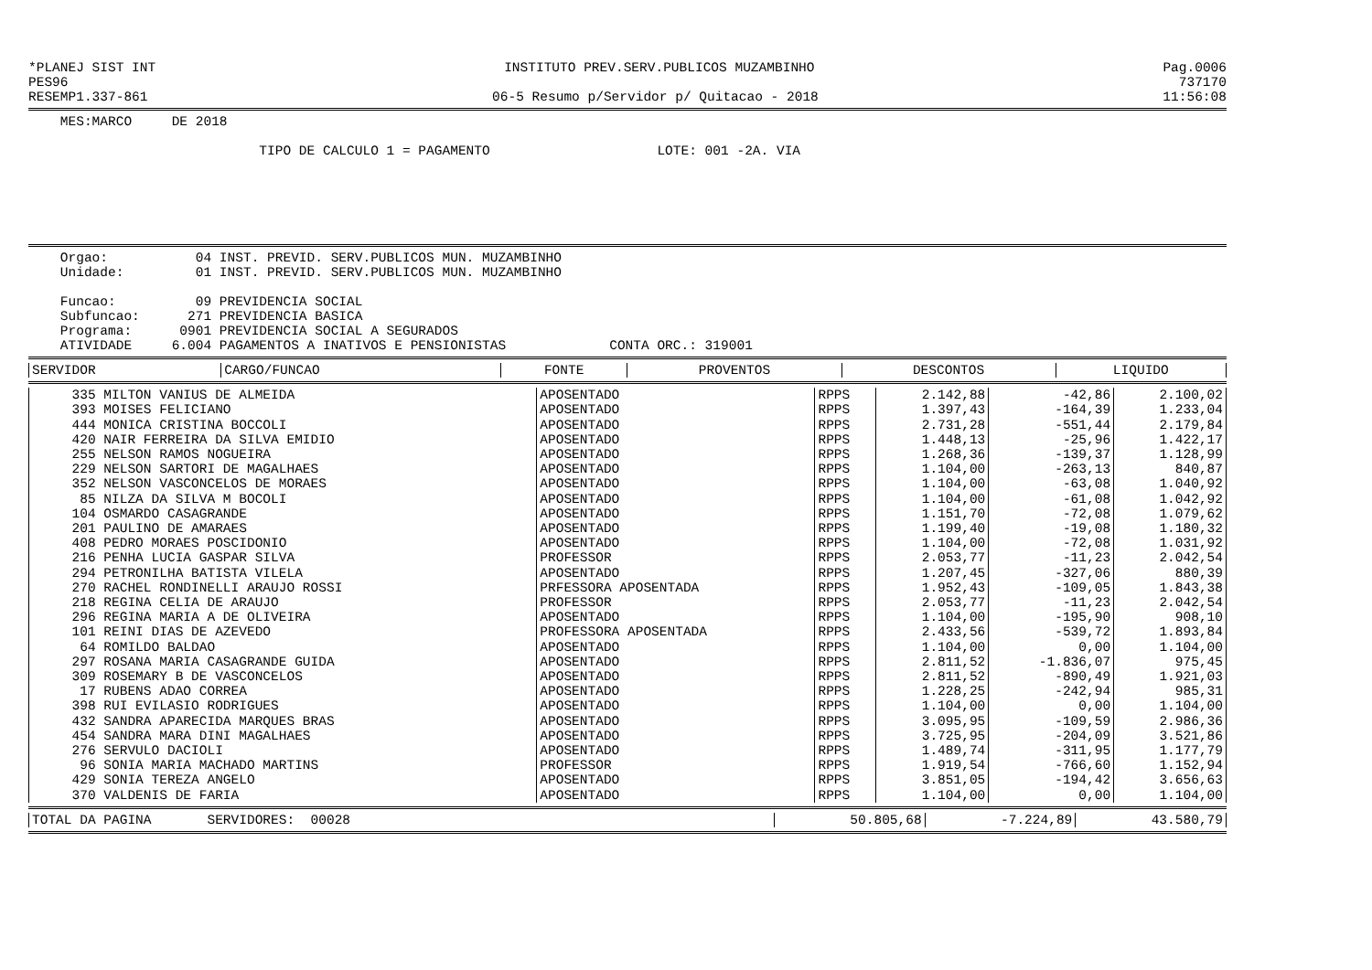*PLANEJ SIST INT INSTITUTO PREV.SERV.PUBLICOS MUZAMBINHO Pag.0006
PES96 737170
RESEMP1.337-861 06-5 Resumo p/Servidor p/ Quitacao - 2018 11:56:08
MES:MARCO DE 2018
TIPO DE CALCULO 1 = PAGAMENTO LOTE: 001 -2A. VIA
Orgao: 04 INST. PREVID. SERV.PUBLICOS MUN. MUZAMBINHO Unidade: 01 INST. PREVID. SERV.PUBLICOS MUN. MUZAMBINHO Funcao: 09 PREVIDENCIA SOCIAL Subfuncao: 271 PREVIDENCIA BASICA Programa: 0901 PREVIDENCIA SOCIAL A SEGURADOS ATIVIDADE 6.004 PAGAMENTOS A INATIVOS E PENSIONISTAS CONTA ORC.: 319001
| SERVIDOR | CARGO/FUNCAO | FONTE | PROVENTOS | DESCONTOS | LIQUIDO |
| --- | --- | --- | --- | --- | --- |
| 335 MILTON VANIUS DE ALMEIDA | APOSENTADO | RPPS | 2.142,88 | -42,86 | 2.100,02 |
| 393 MOISES FELICIANO | APOSENTADO | RPPS | 1.397,43 | -164,39 | 1.233,04 |
| 444 MONICA CRISTINA BOCCOLI | APOSENTADO | RPPS | 2.731,28 | -551,44 | 2.179,84 |
| 420 NAIR FERREIRA DA SILVA EMIDIO | APOSENTADO | RPPS | 1.448,13 | -25,96 | 1.422,17 |
| 255 NELSON RAMOS NOGUEIRA | APOSENTADO | RPPS | 1.268,36 | -139,37 | 1.128,99 |
| 229 NELSON SARTORI DE MAGALHAES | APOSENTADO | RPPS | 1.104,00 | -263,13 | 840,87 |
| 352 NELSON VASCONCELOS DE MORAES | APOSENTADO | RPPS | 1.104,00 | -63,08 | 1.040,92 |
| 85 NILZA DA SILVA M BOCOLI | APOSENTADO | RPPS | 1.104,00 | -61,08 | 1.042,92 |
| 104 OSMARDO CASAGRANDE | APOSENTADO | RPPS | 1.151,70 | -72,08 | 1.079,62 |
| 201 PAULINO DE AMARAES | APOSENTADO | RPPS | 1.199,40 | -19,08 | 1.180,32 |
| 408 PEDRO MORAES POSCIDONIO | APOSENTADO | RPPS | 1.104,00 | -72,08 | 1.031,92 |
| 216 PENHA LUCIA GASPAR SILVA | PROFESSOR | RPPS | 2.053,77 | -11,23 | 2.042,54 |
| 294 PETRONILHA BATISTA VILELA | APOSENTADO | RPPS | 1.207,45 | -327,06 | 880,39 |
| 270 RACHEL RONDINELLI ARAUJO ROSSI | PRFESSORA APOSENTADA | RPPS | 1.952,43 | -109,05 | 1.843,38 |
| 218 REGINA CELIA DE ARAUJO | PROFESSOR | RPPS | 2.053,77 | -11,23 | 2.042,54 |
| 296 REGINA MARIA A DE OLIVEIRA | APOSENTADO | RPPS | 1.104,00 | -195,90 | 908,10 |
| 101 REINI DIAS DE AZEVEDO | PROFESSORA APOSENTADA | RPPS | 2.433,56 | -539,72 | 1.893,84 |
| 64 ROMILDO BALDAO | APOSENTADO | RPPS | 1.104,00 | 0,00 | 1.104,00 |
| 297 ROSANA MARIA CASAGRANDE GUIDA | APOSENTADO | RPPS | 2.811,52 | -1.836,07 | 975,45 |
| 309 ROSEMARY B DE VASCONCELOS | APOSENTADO | RPPS | 2.811,52 | -890,49 | 1.921,03 |
| 17 RUBENS ADAO CORREA | APOSENTADO | RPPS | 1.228,25 | -242,94 | 985,31 |
| 398 RUI EVILASIO RODRIGUES | APOSENTADO | RPPS | 1.104,00 | 0,00 | 1.104,00 |
| 432 SANDRA APARECIDA MARQUES BRAS | APOSENTADO | RPPS | 3.095,95 | -109,59 | 2.986,36 |
| 454 SANDRA MARA DINI MAGALHAES | APOSENTADO | RPPS | 3.725,95 | -204,09 | 3.521,86 |
| 276 SERVULO DACIOLI | APOSENTADO | RPPS | 1.489,74 | -311,95 | 1.177,79 |
| 96 SONIA MARIA MACHADO MARTINS | PROFESSOR | RPPS | 1.919,54 | -766,60 | 1.152,94 |
| 429 SONIA TEREZA ANGELO | APOSENTADO | RPPS | 3.851,05 | -194,42 | 3.656,63 |
| 370 VALDENIS DE FARIA | APOSENTADO | RPPS | 1.104,00 | 0,00 | 1.104,00 |
| TOTAL DA PAGINA SERVIDORES: 00028 | 50.805,68 | -7.224,89 | 43.580,79 |